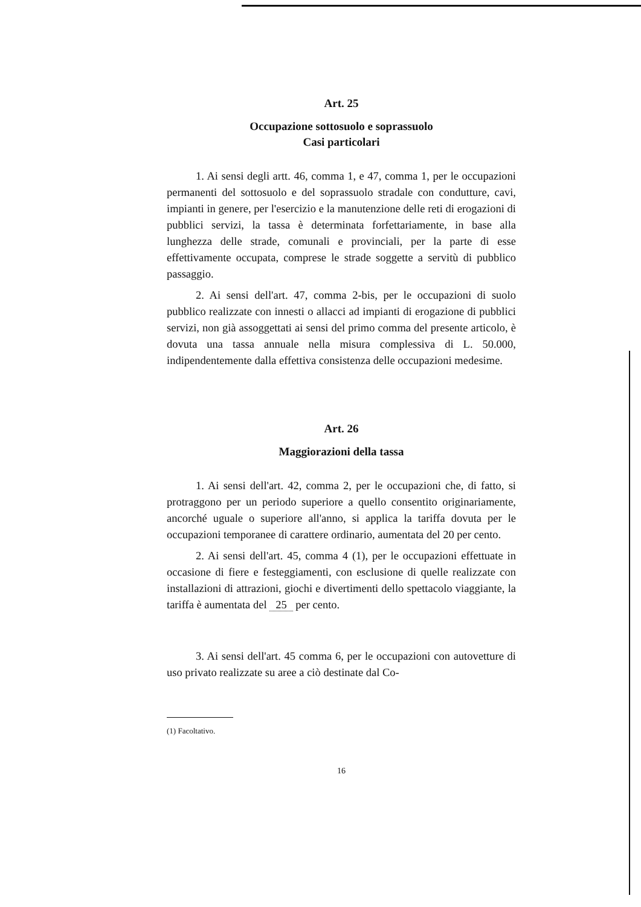Art. 25
Occupazione sottosuolo e soprassuolo
Casi particolari
1. Ai sensi degli artt. 46, comma 1, e 47, comma 1, per le occupazioni permanenti del sottosuolo e del soprassuolo stradale con condutture, cavi, impianti in genere, per l'esercizio e la manutenzione delle reti di erogazioni di pubblici servizi, la tassa è determinata forfettariamente, in base alla lunghezza delle strade, comunali e provinciali, per la parte di esse effettivamente occupata, comprese le strade soggette a servitù di pubblico passaggio.
2. Ai sensi dell'art. 47, comma 2-bis, per le occupazioni di suolo pubblico realizzate con innesti o allacci ad impianti di erogazione di pubblici servizi, non già assoggettati ai sensi del primo comma del presente articolo, è dovuta una tassa annuale nella misura complessiva di L. 50.000, indipendentemente dalla effettiva consistenza delle occupazioni medesime.
Art. 26
Maggiorazioni della tassa
1. Ai sensi dell'art. 42, comma 2, per le occupazioni che, di fatto, si protraggono per un periodo superiore a quello consentito originariamente, ancorché uguale o superiore all'anno, si applica la tariffa dovuta per le occupazioni temporanee di carattere ordinario, aumentata del 20 per cento.
2. Ai sensi dell'art. 45, comma 4 (1), per le occupazioni effettuate in occasione di fiere e festeggiamenti, con esclusione di quelle realizzate con installazioni di attrazioni, giochi e divertimenti dello spettacolo viaggiante, la tariffa è aumentata del 25 per cento.
3. Ai sensi dell'art. 45 comma 6, per le occupazioni con autovetture di uso privato realizzate su aree a ciò destinate dal Co-
(1) Facoltativo.
16